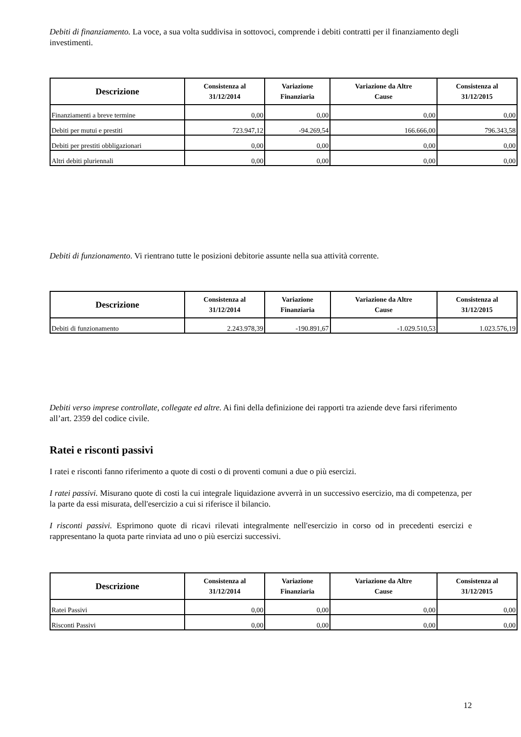Debiti di finanziamento. La voce, a sua volta suddivisa in sottovoci, comprende i debiti contratti per il finanziamento degli investimenti.
| Descrizione | Consistenza al 31/12/2014 | Variazione Finanziaria | Variazione da Altre Cause | Consistenza al 31/12/2015 |
| --- | --- | --- | --- | --- |
| Finanziamenti a breve termine | 0,00 | 0,00 | 0,00 | 0,00 |
| Debiti per mutui e prestiti | 723.947,12 | -94.269,54 | 166.666,00 | 796.343,58 |
| Debiti per prestiti obbligazionari | 0,00 | 0,00 | 0,00 | 0,00 |
| Altri debiti pluriennali | 0,00 | 0,00 | 0,00 | 0,00 |
Debiti di funzionamento. Vi rientrano tutte le posizioni debitorie assunte nella sua attività corrente.
| Descrizione | Consistenza al 31/12/2014 | Variazione Finanziaria | Variazione da Altre Cause | Consistenza al 31/12/2015 |
| --- | --- | --- | --- | --- |
| Debiti di funzionamento | 2.243.978,39 | -190.891,67 | -1.029.510,53 | 1.023.576,19 |
Debiti verso imprese controllate, collegate ed altre. Ai fini della definizione dei rapporti tra aziende deve farsi riferimento all’art. 2359 del codice civile.
Ratei e risconti passivi
I ratei e risconti fanno riferimento a quote di costi o di proventi comuni a due o più esercizi.
I ratei passivi. Misurano quote di costi la cui integrale liquidazione avverrà in un successivo esercizio, ma di competenza, per la parte da essi misurata, dell'esercizio a cui si riferisce il bilancio.
I risconti passivi. Esprimono quote di ricavi rilevati integralmente nell'esercizio in corso od in precedenti esercizi e rappresentano la quota parte rinviata ad uno o più esercizi successivi.
| Descrizione | Consistenza al 31/12/2014 | Variazione Finanziaria | Variazione da Altre Cause | Consistenza al 31/12/2015 |
| --- | --- | --- | --- | --- |
| Ratei Passivi | 0,00 | 0,00 | 0,00 | 0,00 |
| Risconti Passivi | 0,00 | 0,00 | 0,00 | 0,00 |
12